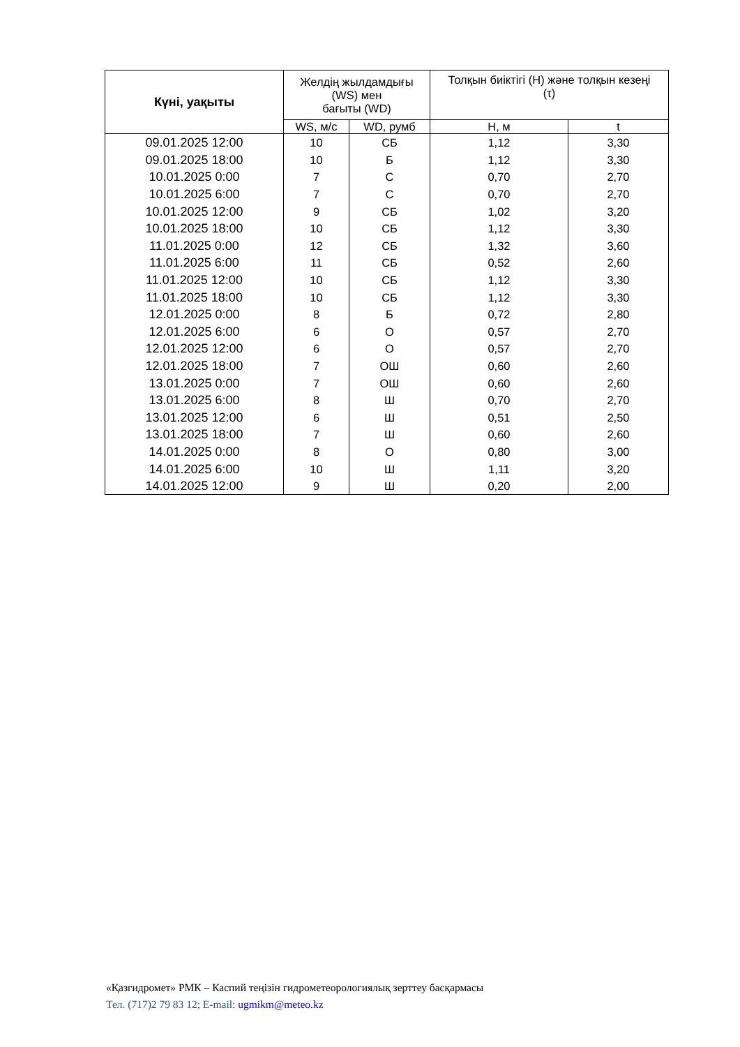| Күні, уақыты | Желдің жылдамдығы (WS) мен бағыты (WD) | | Толқын биіктігі (Н) және толқын кезеңі (τ) | |
| --- | --- | --- | --- | --- |
| | WS, м/с | WD, румб | Н, м | t |
| 09.01.2025 12:00 | 10 | СБ | 1,12 | 3,30 |
| 09.01.2025 18:00 | 10 | Б | 1,12 | 3,30 |
| 10.01.2025 0:00 | 7 | С | 0,70 | 2,70 |
| 10.01.2025 6:00 | 7 | С | 0,70 | 2,70 |
| 10.01.2025 12:00 | 9 | СБ | 1,02 | 3,20 |
| 10.01.2025 18:00 | 10 | СБ | 1,12 | 3,30 |
| 11.01.2025 0:00 | 12 | СБ | 1,32 | 3,60 |
| 11.01.2025 6:00 | 11 | СБ | 0,52 | 2,60 |
| 11.01.2025 12:00 | 10 | СБ | 1,12 | 3,30 |
| 11.01.2025 18:00 | 10 | СБ | 1,12 | 3,30 |
| 12.01.2025 0:00 | 8 | Б | 0,72 | 2,80 |
| 12.01.2025 6:00 | 6 | О | 0,57 | 2,70 |
| 12.01.2025 12:00 | 6 | О | 0,57 | 2,70 |
| 12.01.2025 18:00 | 7 | ОШ | 0,60 | 2,60 |
| 13.01.2025 0:00 | 7 | ОШ | 0,60 | 2,60 |
| 13.01.2025 6:00 | 8 | Ш | 0,70 | 2,70 |
| 13.01.2025 12:00 | 6 | Ш | 0,51 | 2,50 |
| 13.01.2025 18:00 | 7 | Ш | 0,60 | 2,60 |
| 14.01.2025 0:00 | 8 | О | 0,80 | 3,00 |
| 14.01.2025 6:00 | 10 | Ш | 1,11 | 3,20 |
| 14.01.2025 12:00 | 9 | Ш | 0,20 | 2,00 |
«Қазгидромет» РМК – Каспий теңізін гидрометеорологиялық зерттеу басқармасы
Тел. (717)2 79 83 12; E-mail: ugmikm@meteo.kz